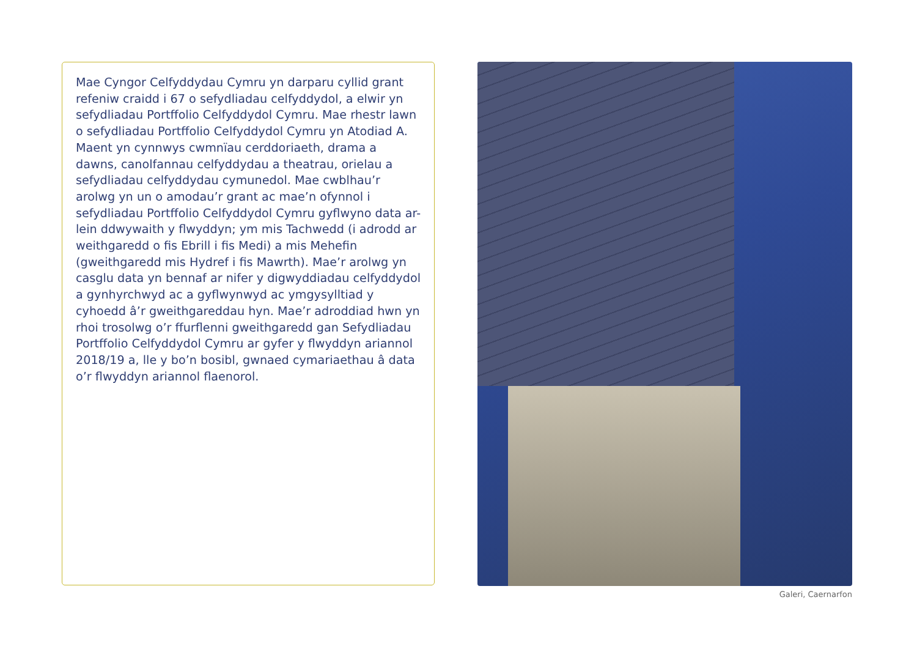Mae Cyngor Celfyddydau Cymru yn darparu cyllid grant refeniw craidd i 67 o sefydliadau celfyddydol, a elwir yn sefydliadau Portffolio Celfyddydol Cymru. Mae rhestr lawn o sefydliadau Portffolio Celfyddydol Cymru yn Atodiad A. Maent yn cynnwys cwmnïau cerddoriaeth, drama a dawns, canolfannau celfyddydau a theatrau, orielau a sefydliadau celfyddydau cymunedol. Mae cwblhau’r arolwg yn un o amodau’r grant ac mae’n ofynnol i sefydliadau Portffolio Celfyddydol Cymru gyflwyno data ar-lein ddwywaith y flwyddyn; ym mis Tachwedd (i adrodd ar weithgaredd o fis Ebrill i fis Medi) a mis Mehefin (gweithgaredd mis Hydref i fis Mawrth). Mae’r arolwg yn casglu data yn bennaf ar nifer y digwyddiadau celfyddydol a gynhyrchwyd ac a gyflwynwyd ac ymgysylltiad y cyhoedd â’r gweithgareddau hyn. Mae’r adroddiad hwn yn rhoi trosolwg o’r ffurflenni gweithgaredd gan Sefydliadau Portffolio Celfyddydol Cymru ar gyfer y flwyddyn ariannol 2018/19 a, lle y bo’n bosibl, gwnaed cymariaethau â data o’r flwyddyn ariannol flaenorol.
Galeri, Caernarfon